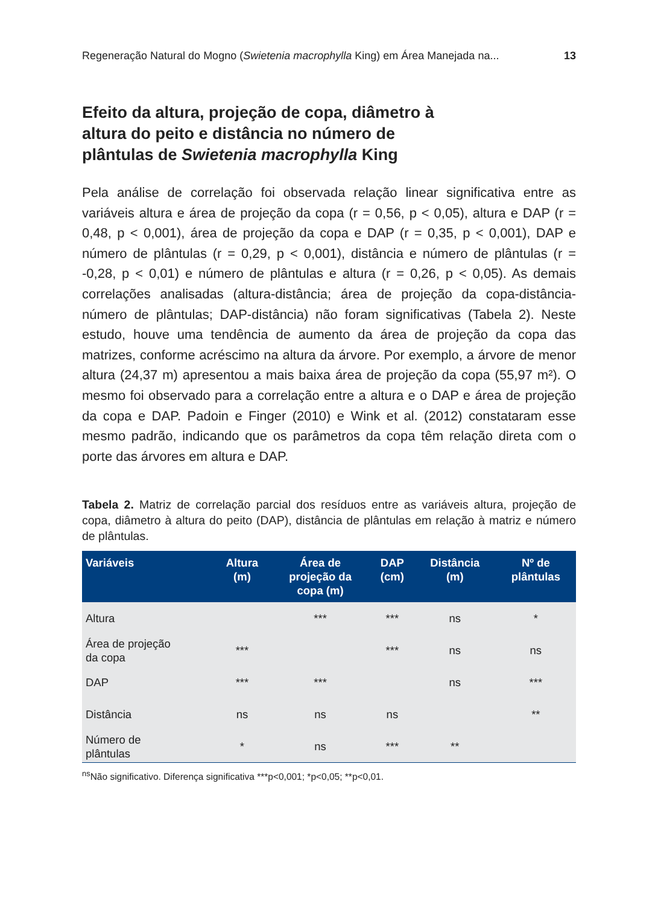Regeneração Natural do Mogno (Swietenia macrophylla King) em Área Manejada na... 13
Efeito da altura, projeção de copa, diâmetro à altura do peito e distância no número de plântulas de Swietenia macrophylla King
Pela análise de correlação foi observada relação linear significativa entre as variáveis altura e área de projeção da copa (r = 0,56, p < 0,05), altura e DAP (r = 0,48, p < 0,001), área de projeção da copa e DAP (r = 0,35, p < 0,001), DAP e número de plântulas (r = 0,29, p < 0,001), distância e número de plântulas (r = -0,28, p < 0,01) e número de plântulas e altura (r = 0,26, p < 0,05). As demais correlações analisadas (altura-distância; área de projeção da copa-distância-número de plântulas; DAP-distância) não foram significativas (Tabela 2). Neste estudo, houve uma tendência de aumento da área de projeção da copa das matrizes, conforme acréscimo na altura da árvore. Por exemplo, a árvore de menor altura (24,37 m) apresentou a mais baixa área de projeção da copa (55,97 m²). O mesmo foi observado para a correlação entre a altura e o DAP e área de projeção da copa e DAP. Padoin e Finger (2010) e Wink et al. (2012) constataram esse mesmo padrão, indicando que os parâmetros da copa têm relação direta com o porte das árvores em altura e DAP.
Tabela 2. Matriz de correlação parcial dos resíduos entre as variáveis altura, projeção de copa, diâmetro à altura do peito (DAP), distância de plântulas em relação à matriz e número de plântulas.
| Variáveis | Altura (m) | Área de projeção da copa (m) | DAP (cm) | Distância (m) | Nº de plântulas |
| --- | --- | --- | --- | --- | --- |
| Altura | | *** | *** | ns | * |
| Área de projeção da copa | *** | | *** | ns | ns |
| DAP | *** | *** | | ns | *** |
| Distância | ns | ns | ns | | ** |
| Número de plântulas | * | ns | *** | ** | |
<sup>ns</sup>Não significativo. Diferença significativa ***p<0,001; *p<0,05; **p<0,01.